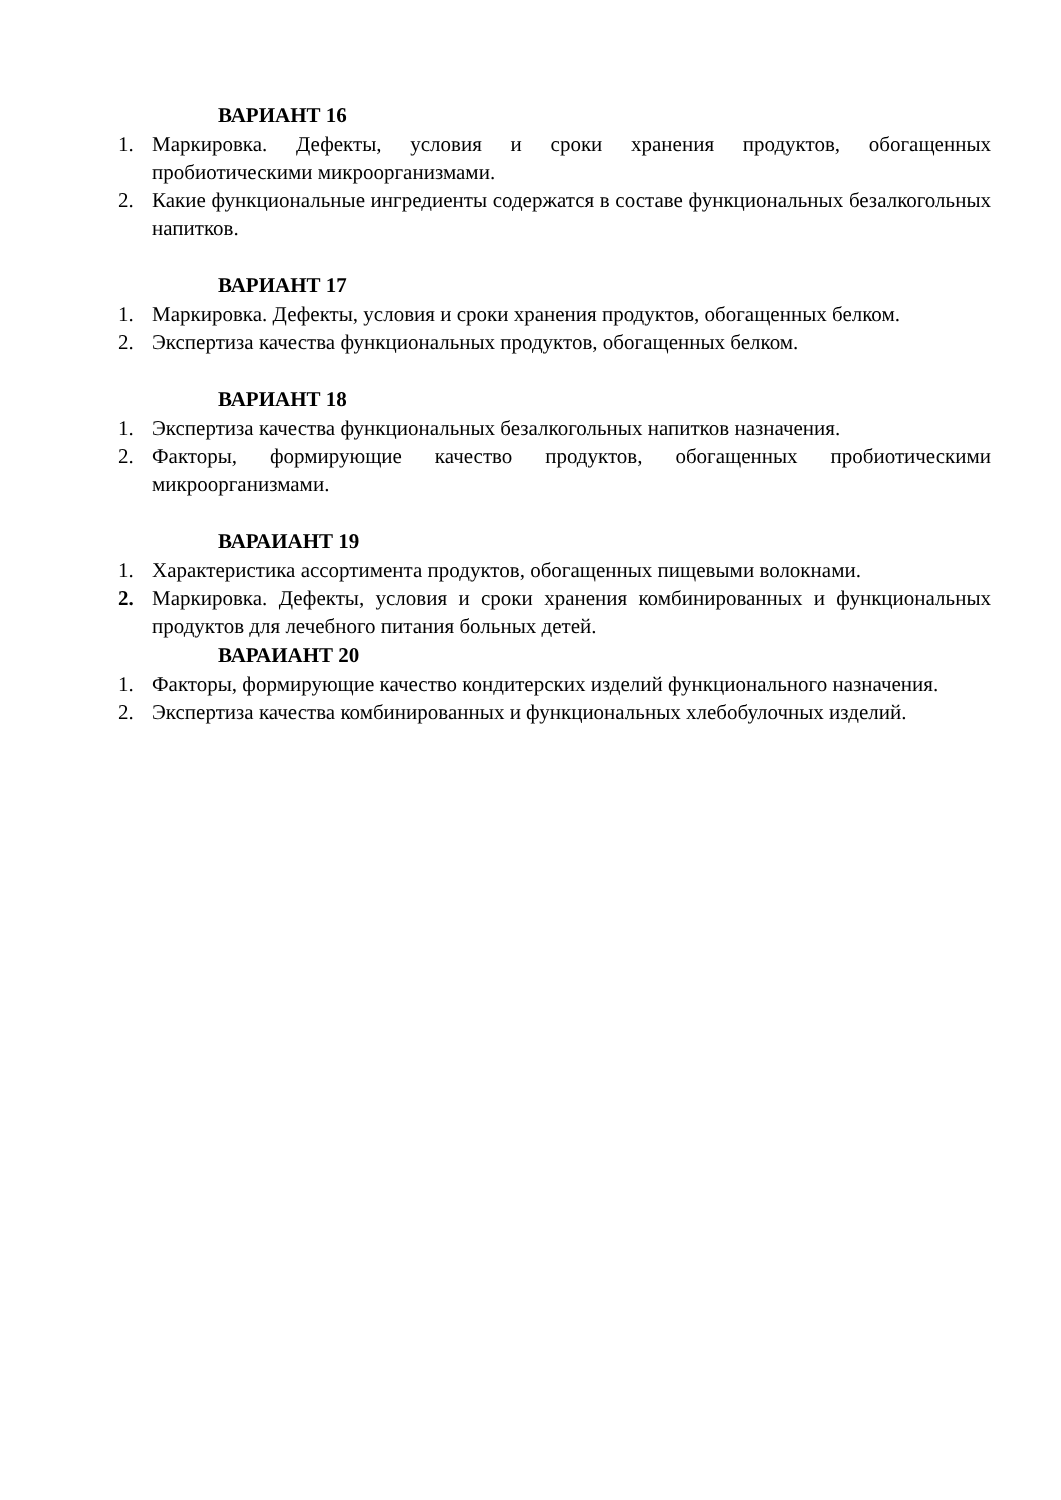ВАРИАНТ 16
1. Маркировка. Дефекты, условия и сроки хранения продуктов, обогащенных пробиотическими микроорганизмами.
2. Какие функциональные ингредиенты содержатся в составе функциональных безалкогольных напитков.
ВАРИАНТ 17
1. Маркировка. Дефекты, условия и сроки хранения продуктов, обогащенных белком.
2. Экспертиза качества функциональных продуктов, обогащенных белком.
ВАРИАНТ 18
1. Экспертиза качества функциональных безалкогольных напитков назначения.
2. Факторы, формирующие качество продуктов, обогащенных пробиотическими микроорганизмами.
ВАРАИАНТ 19
1. Характеристика ассортимента продуктов, обогащенных пищевыми волокнами.
2. Маркировка. Дефекты, условия и сроки хранения комбинированных и функциональных продуктов для лечебного питания больных детей.
ВАРАИАНТ 20
1. Факторы, формирующие качество кондитерских изделий функционального назначения.
2. Экспертиза качества комбинированных и функциональных хлебобулочных изделий.